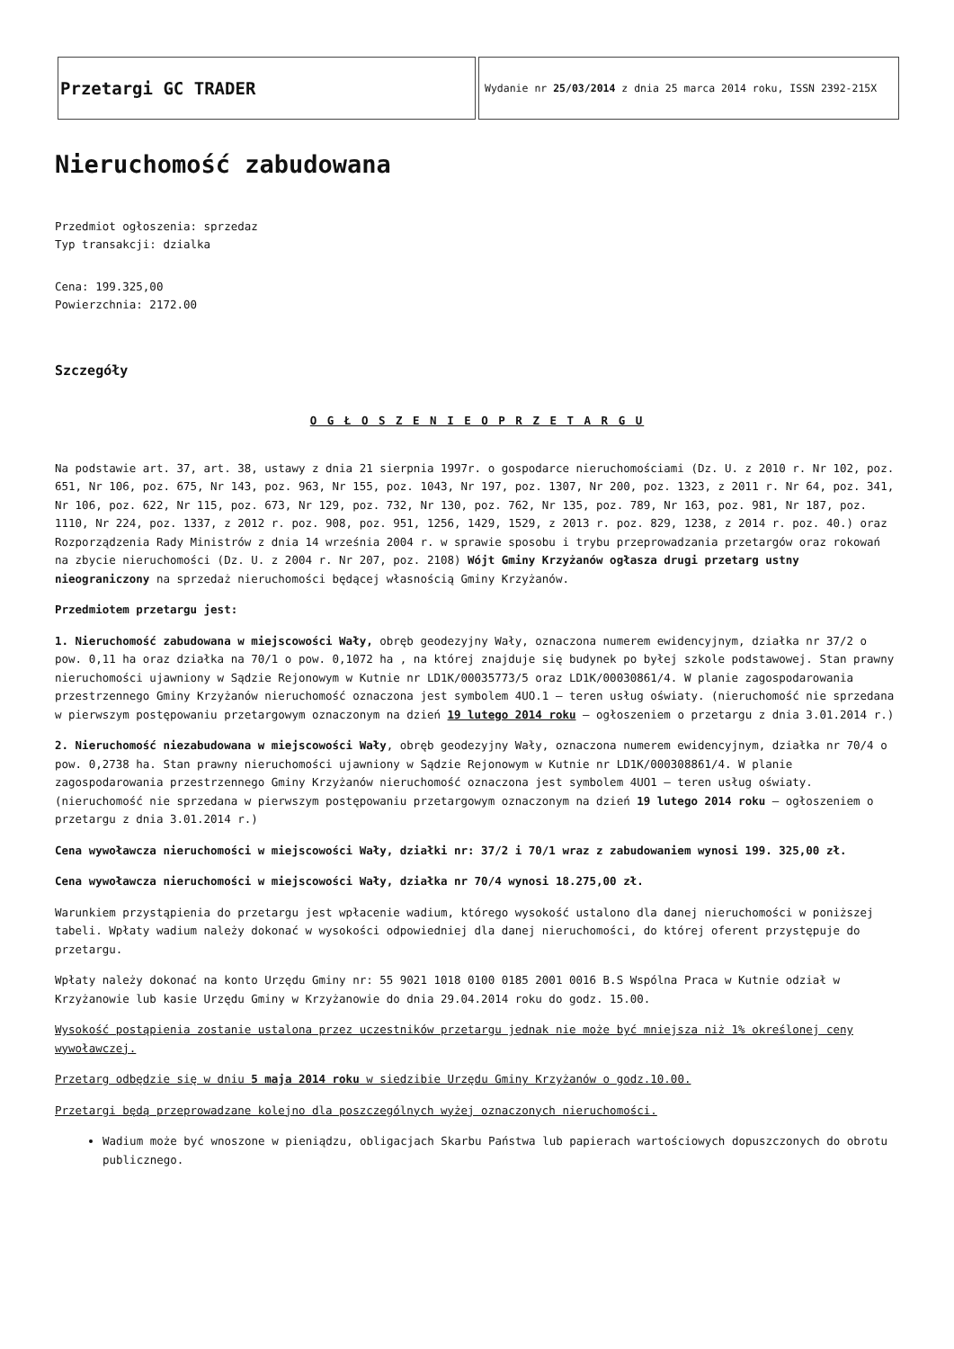| Przetargi GC TRADER | Wydanie nr 25/03/2014 z dnia 25 marca 2014 roku, ISSN 2392-215X |
Nieruchomość zabudowana
Przedmiot ogłoszenia: sprzedaz
Typ transakcji: dzialka
Cena: 199.325,00
Powierzchnia: 2172.00
Szczegóły
O G Ł O S Z E N I E O P R Z E T A R G U
Na podstawie art. 37, art. 38, ustawy z dnia 21 sierpnia 1997r. o gospodarce nieruchomościami (Dz. U. z 2010 r. Nr 102, poz. 651, Nr 106, poz. 675, Nr 143, poz. 963, Nr 155, poz. 1043, Nr 197, poz. 1307, Nr 200, poz. 1323, z 2011 r. Nr 64, poz. 341, Nr 106, poz. 622, Nr 115, poz. 673, Nr 129, poz. 732, Nr 130, poz. 762, Nr 135, poz. 789, Nr 163, poz. 981, Nr 187, poz. 1110, Nr 224, poz. 1337, z 2012 r. poz. 908, poz. 951, 1256, 1429, 1529, z 2013 r. poz. 829, 1238, z 2014 r. poz. 40.) oraz Rozporządzenia Rady Ministrów z dnia 14 września 2004 r. w sprawie sposobu i trybu przeprowadzania przetargów oraz rokowań na zbycie nieruchomości (Dz. U. z 2004 r. Nr 207, poz. 2108) Wójt Gminy Krzyżanów ogłasza drugi przetarg ustny nieograniczony na sprzedaż nieruchomości będącej własnością Gminy Krzyżanów.
Przedmiotem przetargu jest:
1. Nieruchomość zabudowana w miejscowości Wały, obręb geodezyjny Wały, oznaczona numerem ewidencyjnym, działka nr 37/2 o pow. 0,11 ha oraz działka na 70/1 o pow. 0,1072 ha , na której znajduje się budynek po byłej szkole podstawowej. Stan prawny nieruchomości ujawniony w Sądzie Rejonowym w Kutnie nr LD1K/00035773/5 oraz LD1K/00030861/4. W planie zagospodarowania przestrzennego Gminy Krzyżanów nieruchomość oznaczona jest symbolem 4UO.1 – teren usług oświaty. (nieruchomość nie sprzedana w pierwszym postępowaniu przetargowym oznaczonym na dzień 19 lutego 2014 roku – ogłoszeniem o przetargu z dnia 3.01.2014 r.)
2. Nieruchomość niezabudowana w miejscowości Wały, obręb geodezyjny Wały, oznaczona numerem ewidencyjnym, działka nr 70/4 o pow. 0,2738 ha. Stan prawny nieruchomości ujawniony w Sądzie Rejonowym w Kutnie nr LD1K/000308861/4. W planie zagospodarowania przestrzennego Gminy Krzyżanów nieruchomość oznaczona jest symbolem 4UO1 – teren usług oświaty. (nieruchomość nie sprzedana w pierwszym postępowaniu przetargowym oznaczonym na dzień 19 lutego 2014 roku – ogłoszeniem o przetargu z dnia 3.01.2014 r.)
Cena wywoławcza nieruchomości w miejscowości Wały, działki nr: 37/2 i 70/1 wraz z zabudowaniem wynosi 199. 325,00 zł.
Cena wywoławcza nieruchomości w miejscowości Wały, działka nr 70/4 wynosi 18.275,00 zł.
Warunkiem przystąpienia do przetargu jest wpłacenie wadium, którego wysokość ustalono dla danej nieruchomości w poniższej tabeli. Wpłaty wadium należy dokonać w wysokości odpowiedniej dla danej nieruchomości, do której oferent przystępuje do przetargu.
Wpłaty należy dokonać na konto Urzędu Gminy nr: 55 9021 1018 0100 0185 2001 0016 B.S Wspólna Praca w Kutnie odział w Krzyżanowie lub kasie Urzędu Gminy w Krzyżanowie do dnia 29.04.2014 roku do godz. 15.00.
Wysokość postąpienia zostanie ustalona przez uczestników przetargu jednak nie może być mniejsza niż 1% określonej ceny wywoławczej.
Przetarg odbędzie się w dniu 5 maja 2014 roku w siedzibie Urzędu Gminy Krzyżanów o godz.10.00.
Przetargi będą przeprowadzane kolejno dla poszczególnych wyżej oznaczonych nieruchomości.
Wadium może być wnoszone w pieniądzu, obligacjach Skarbu Państwa lub papierach wartościowych dopuszczonych do obrotu publicznego.